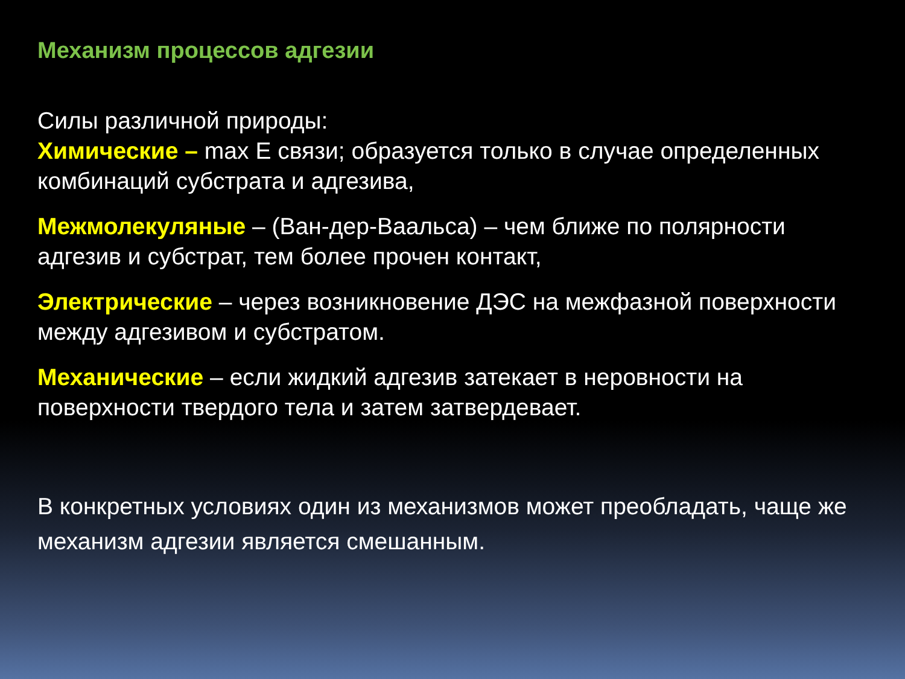Механизм процессов адгезии
Силы различной природы:
Химические – max E связи; образуется только в случае определенных комбинаций субстрата и адгезива,
Межмолекуляные – (Ван-дер-Ваальса) – чем ближе по полярности адгезив и субстрат, тем более прочен контакт,
Электрические – через возникновение ДЭС на межфазной поверхности между адгезивом и субстратом.
Механические – если жидкий адгезив затекает в неровности на поверхности твердого тела и затем затвердевает.
В конкретных условиях один из механизмов может преобладать, чаще же механизм адгезии является смешанным.